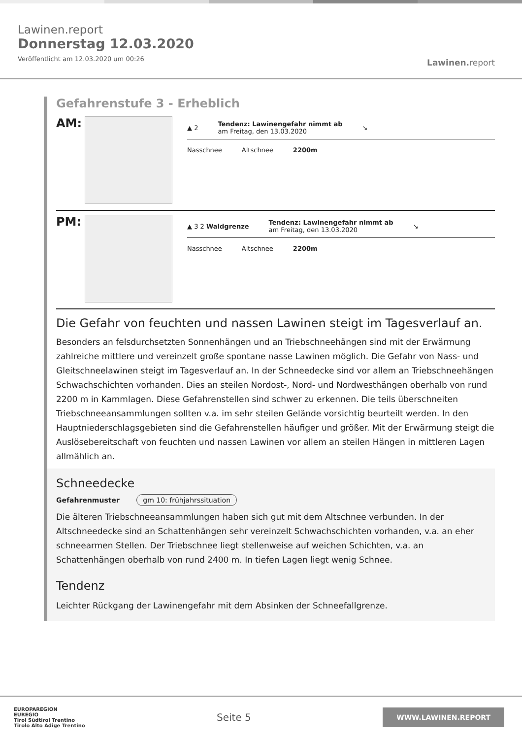Lawinen.report
Donnerstag 12.03.2020
Veröffentlicht am 12.03.2020 um 00:26
Lawinen. report
Gefahrenstufe 3 - Erheblich
AM:
▲ 2 Tendenz: Lawinengefahr nimmt ab
am Freitag, den 13.03.2020 ↘
Nasschnee Altschnee 2200m
PM:
▲ 3 2 Waldgrenze Tendenz: Lawinengefahr nimmt ab
am Freitag, den 13.03.2020 ↘
Nasschnee Altschnee 2200m
Die Gefahr von feuchten und nassen Lawinen steigt im Tagesverlauf an.
Besonders an felsdurchsetzten Sonnenhängen und an Triebschneehängen sind mit der Erwärmung zahlreiche mittlere und vereinzelt große spontane nasse Lawinen möglich. Die Gefahr von Nass- und Gleitschneelawinen steigt im Tagesverlauf an. In der Schneedecke sind vor allem an Triebschneehängen Schwachschichten vorhanden. Dies an steilen Nordost-, Nord- und Nordwesthängen oberhalb von rund 2200 m in Kammlagen. Diese Gefahrenstellen sind schwer zu erkennen. Die teils überschneiten Triebschneeansammlungen sollten v.a. im sehr steilen Gelände vorsichtig beurteilt werden. In den Hauptniederschlagsgebieten sind die Gefahrenstellen häufiger und größer. Mit der Erwärmung steigt die Auslösebereitschaft von feuchten und nassen Lawinen vor allem an steilen Hängen in mittleren Lagen allmählich an.
Schneedecke
Gefahrenmuster gm 10: frühjahrssituation
Die älteren Triebschneeansammlungen haben sich gut mit dem Altschnee verbunden. In der Altschneedecke sind an Schattenhängen sehr vereinzelt Schwachschichten vorhanden, v.a. an eher schneearmen Stellen. Der Triebschnee liegt stellenweise auf weichen Schichten, v.a. an Schattenhängen oberhalb von rund 2400 m. In tiefen Lagen liegt wenig Schnee.
Tendenz
Leichter Rückgang der Lawinengefahr mit dem Absinken der Schneefallgrenze.
EUROPAREGION
EUREGIO
Tirol Südtirol Trentino
Tirolo Alto Adige Trentino
Seite 5
WWW.LAWINEN.REPORT